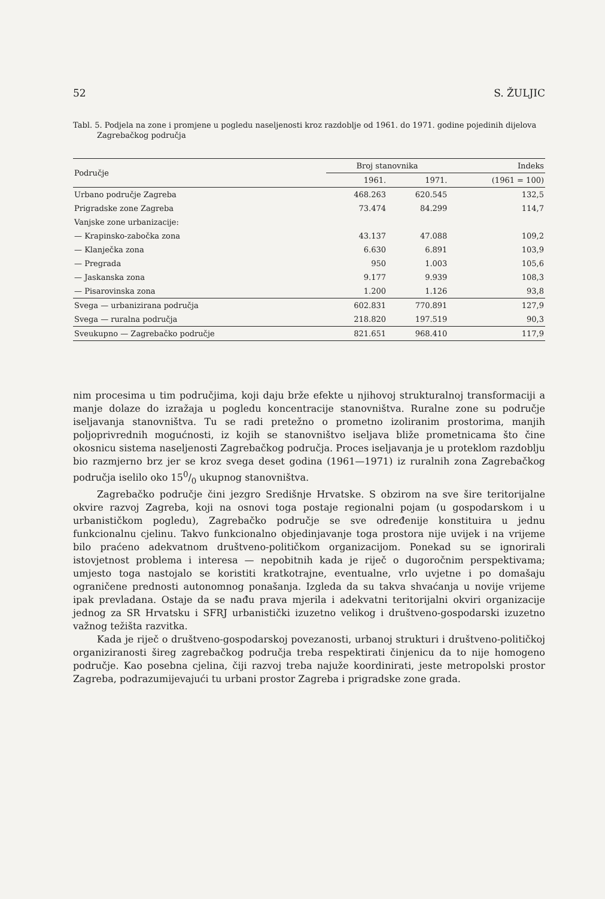52 S. ŽULJIC
Tabl. 5. Podjela na zone i promjene u pogledu naseljenosti kroz razdoblje od 1961. do 1971. godine pojedinih dijelova Zagrebačkog područja
| Područje | Broj stanovnika | | Indeks |
| --- | --- | --- | --- |
| | 1961. | 1971. | (1961 = 100) |
| Urbano područje Zagreba | 468.263 | 620.545 | 132,5 |
| Prigradske zone Zagreba | 73.474 | 84.299 | 114,7 |
| Vanjske zone urbanizacije: | | | |
| — Krapinsko-zabočka zona | 43.137 | 47.088 | 109,2 |
| — Klanječka zona | 6.630 | 6.891 | 103,9 |
| — Pregrada | 950 | 1.003 | 105,6 |
| — Jaskanska zona | 9.177 | 9.939 | 108,3 |
| — Pisarovinska zona | 1.200 | 1.126 | 93,8 |
| Svega — urbanizirana područja | 602.831 | 770.891 | 127,9 |
| Svega — ruralna područja | 218.820 | 197.519 | 90,3 |
| Sveukupno — Zagrebačko područje | 821.651 | 968.410 | 117,9 |
nim procesima u tim područjima, koji daju brže efekte u njihovoj strukturalnoj transformaciji a manje dolaze do izražaja u pogledu koncentracije stanovništva. Ruralne zone su područje iseljavanja stanovništva. Tu se radi pretežno o prometno izoliranim prostorima, manjih poljoprivrednih mogućnosti, iz kojih se stanovništvo iseljava bliže prometnicama što čine okosnicu sistema naseljenosti Zagrebačkog područja. Proces iseljavanja je u proteklom razdoblju bio razmjerno brz jer se kroz svega deset godina (1961—1971) iz ruralnih zona Zagrebačkog područja iselilo oko 150/0 ukupnog stanovništva.
Zagrebačko područje čini jezgro Središnje Hrvatske. S obzirom na sve šire teritorijalne okvire razvoj Zagreba, koji na osnovi toga postaje regionalni pojam (u gospodarskom i u urbanističkom pogledu), Zagrebačko područje se sve određenije konstituira u jednu funkcionalnu cjelinu. Takvo funkcionalno objedinjavanje toga prostora nije uvijek i na vrijeme bilo praćeno adekvatnom društveno-političkom organizacijom. Ponekad su se ignorirali istovjetnost problema i interesa — nepobitnih kada je riječ o dugoročnim perspektivama; umjesto toga nastojalo se koristiti kratkotrajne, eventualne, vrlo uvjetne i po domašaju ograničene prednosti autonomnog ponašanja. Izgleda da su takva shvaćanja u novije vrijeme ipak prevladana. Ostaje da se nađu prava mjerila i adekvatni teritorijalni okviri organizacije jednog za SR Hrvatsku i SFRJ urbanistički izuzetno velikog i društveno-gospodarski izuzetno važnog težišta razvitka.
Kada je riječ o društveno-gospodarskoj povezanosti, urbanoj strukturi i društveno-političkoj organiziranosti šireg zagrebačkog područja treba respektirati činjenicu da to nije homogeno područje. Kao posebna cjelina, čiji razvoj treba najuže koordinirati, jeste metropolski prostor Zagreba, podrazumijevajući tu urbani prostor Zagreba i prigradske zone grada.